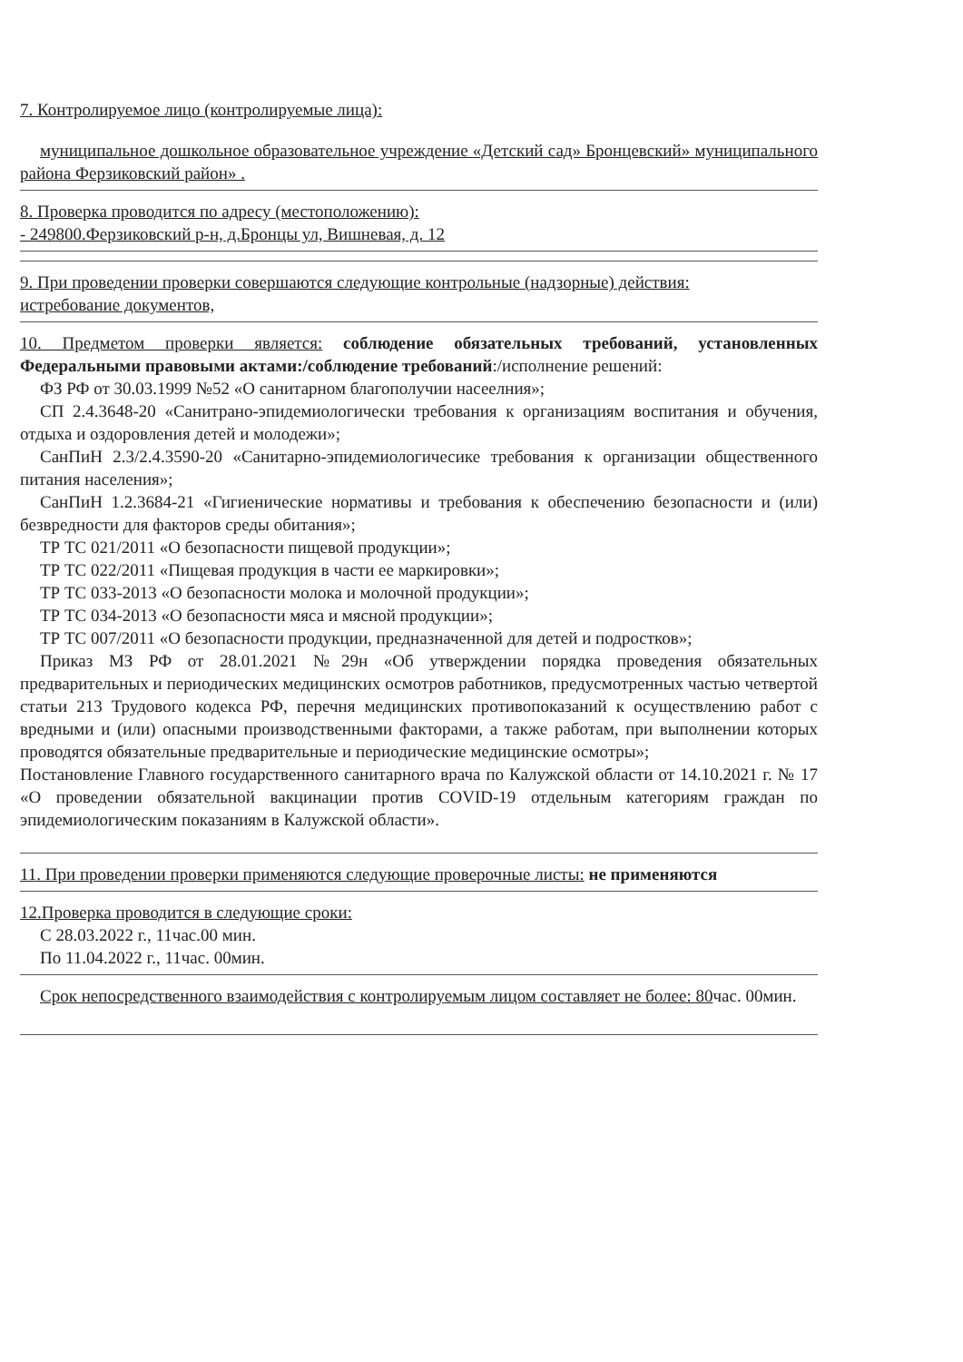7. Контролируемое лицо (контролируемые лица):
муниципальное дошкольное образовательное учреждение «Детский сад» Бронцевский» муниципального района Ферзиковский район» .
8. Проверка проводится по адресу (местоположению):
- 249800.Ферзиковский р-н, д.Бронцы ул, Вишневая, д. 12
9. При проведении проверки совершаются следующие контрольные (надзорные) действия:
истребование документов,
10. Предметом проверки является: соблюдение обязательных требований, установленных Федеральными правовыми актами:/соблюдение требований:/исполнение решений:
ФЗ РФ от 30.03.1999 №52 «О санитарном благополучии насеелния»;
СП 2.4.3648-20 «Санитрано-эпидемиологически требования к организациям воспитания и обучения, отдыха и оздоровления детей и молодежи»;
СанПиН 2.3/2.4.3590-20 «Санитарно-эпидемиологичесике требования к организации общественного питания населения»;
СанПиН 1.2.3684-21 «Гигиенические нормативы и требования к обеспечению безопасности и (или) безвредности для факторов среды обитания»;
ТР ТС 021/2011 «О безопасности пищевой продукции»;
ТР ТС 022/2011 «Пищевая продукция в части ее маркировки»;
ТР ТС 033-2013 «О безопасности молока и молочной продукции»;
ТР ТС 034-2013 «О безопасности мяса и мясной продукции»;
ТР ТС 007/2011 «О безопасности продукции, предназначенной для детей и подростков»;
Приказ МЗ РФ от 28.01.2021 №29н «Об утверждении порядка проведения обязательных предварительных и периодических медицинских осмотров работников, предусмотренных частью четвертой статьи 213 Трудового кодекса РФ, перечня медицинских противопоказаний к осуществлению работ с вредными и (или) опасными производственными факторами, а также работам, при выполнении которых проводятся обязательные предварительные и периодические медицинские осмотры»;
Постановление Главного государственного санитарного врача по Калужской области от 14.10.2021 г. № 17 «О проведении обязательной вакцинации против COVID-19 отдельным категориям граждан по эпидемиологическим показаниям в Калужской области».
11. При проведении проверки применяются следующие проверочные листы: не применяются
12.Проверка проводится в следующие сроки:
С 28.03.2022 г., 11час.00 мин.
По 11.04.2022 г., 11час. 00мин.
Срок непосредственного взаимодействия с контролируемым лицом составляет не более: 80час. 00мин.